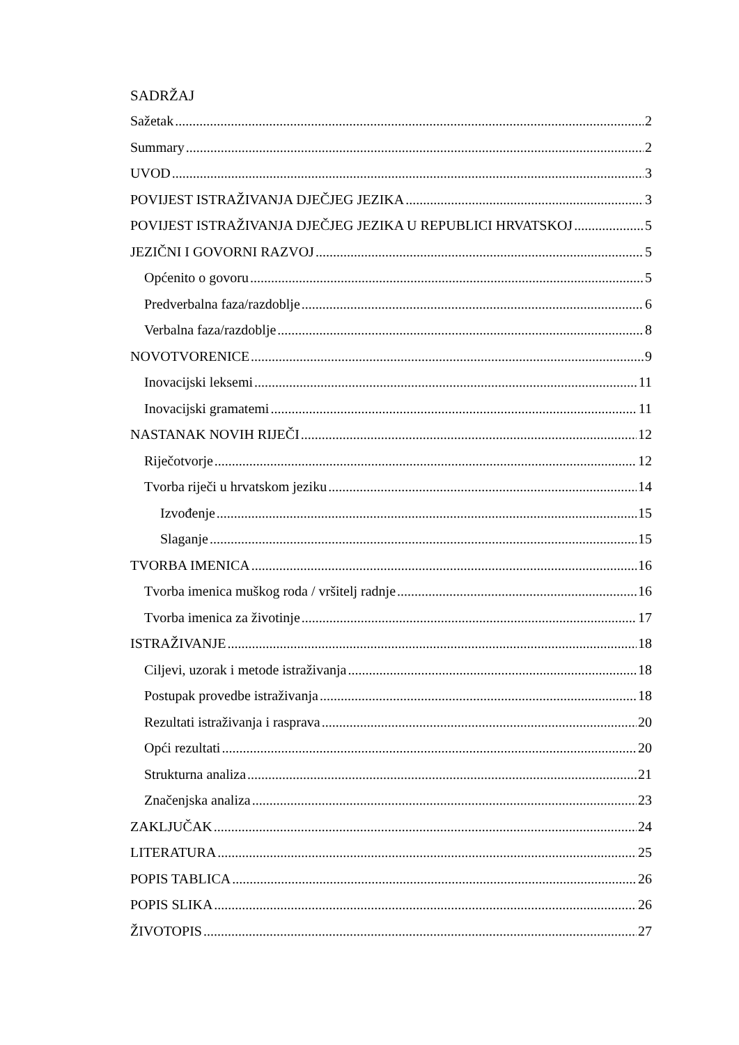SADRŽAJ
Sažetak 2
Summary 2
UVOD 3
POVIJEST ISTRAŽIVANJA DJEČJEG JEZIKA 3
POVIJEST ISTRAŽIVANJA DJEČJEG JEZIKA U REPUBLICI HRVATSKOJ 5
JEZIČNI I GOVORNI RAZVOJ 5
Općenito o govoru 5
Predverbalna faza/razdoblje 6
Verbalna faza/razdoblje 8
NOVOTVORENICE 9
Inovacijski leksemi 11
Inovacijski gramatemi 11
NASTANAK NOVIH RIJEČI 12
Riječotvorje 12
Tvorba riječi u hrvatskom jeziku 14
Izvođenje 15
Slaganje 15
TVORBA IMENICA 16
Tvorba imenica muškog roda / vršitelj radnje 16
Tvorba imenica za životinje 17
ISTRAŽIVANJE 18
Ciljevi, uzorak i metode istraživanja 18
Postupak provedbe istraživanja 18
Rezultati istraživanja i rasprava 20
Opći rezultati 20
Strukturna analiza 21
Značenjska analiza 23
ZAKLJUČAK 24
LITERATURA 25
POPIS TABLICA 26
POPIS SLIKA 26
ŽIVOTOPIS 27